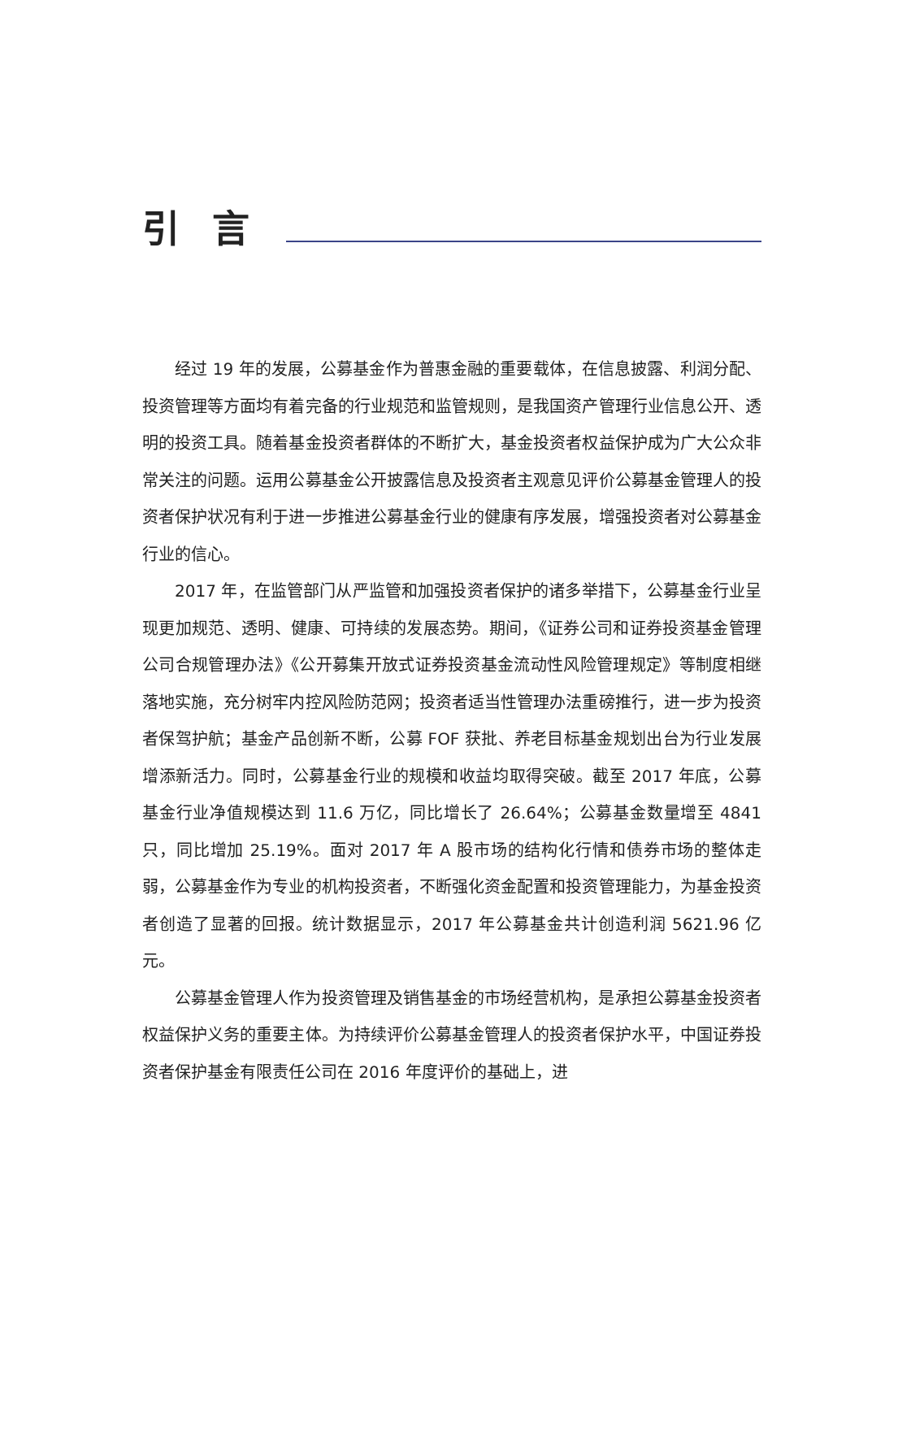引言
经过 19 年的发展，公募基金作为普惠金融的重要载体，在信息披露、利润分配、投资管理等方面均有着完备的行业规范和监管规则，是我国资产管理行业信息公开、透明的投资工具。随着基金投资者群体的不断扩大，基金投资者权益保护成为广大公众非常关注的问题。运用公募基金公开披露信息及投资者主观意见评价公募基金管理人的投资者保护状况有利于进一步推进公募基金行业的健康有序发展，增强投资者对公募基金行业的信心。
2017 年，在监管部门从严监管和加强投资者保护的诸多举措下，公募基金行业呈现更加规范、透明、健康、可持续的发展态势。期间，《证券公司和证券投资基金管理公司合规管理办法》《公开募集开放式证券投资基金流动性风险管理规定》等制度相继落地实施，充分树牢内控风险防范网；投资者适当性管理办法重磅推行，进一步为投资者保驾护航；基金产品创新不断，公募 FOF 获批、养老目标基金规划出台为行业发展增添新活力。同时，公募基金行业的规模和收益均取得突破。截至 2017 年底，公募基金行业净值规模达到 11.6 万亿，同比增长了 26.64%；公募基金数量增至 4841 只，同比增加 25.19%。面对 2017 年 A 股市场的结构化行情和债券市场的整体走弱，公募基金作为专业的机构投资者，不断强化资金配置和投资管理能力，为基金投资者创造了显著的回报。统计数据显示，2017 年公募基金共计创造利润 5621.96 亿元。
公募基金管理人作为投资管理及销售基金的市场经营机构，是承担公募基金投资者权益保护义务的重要主体。为持续评价公募基金管理人的投资者保护水平，中国证券投资者保护基金有限责任公司在 2016 年度评价的基础上，进